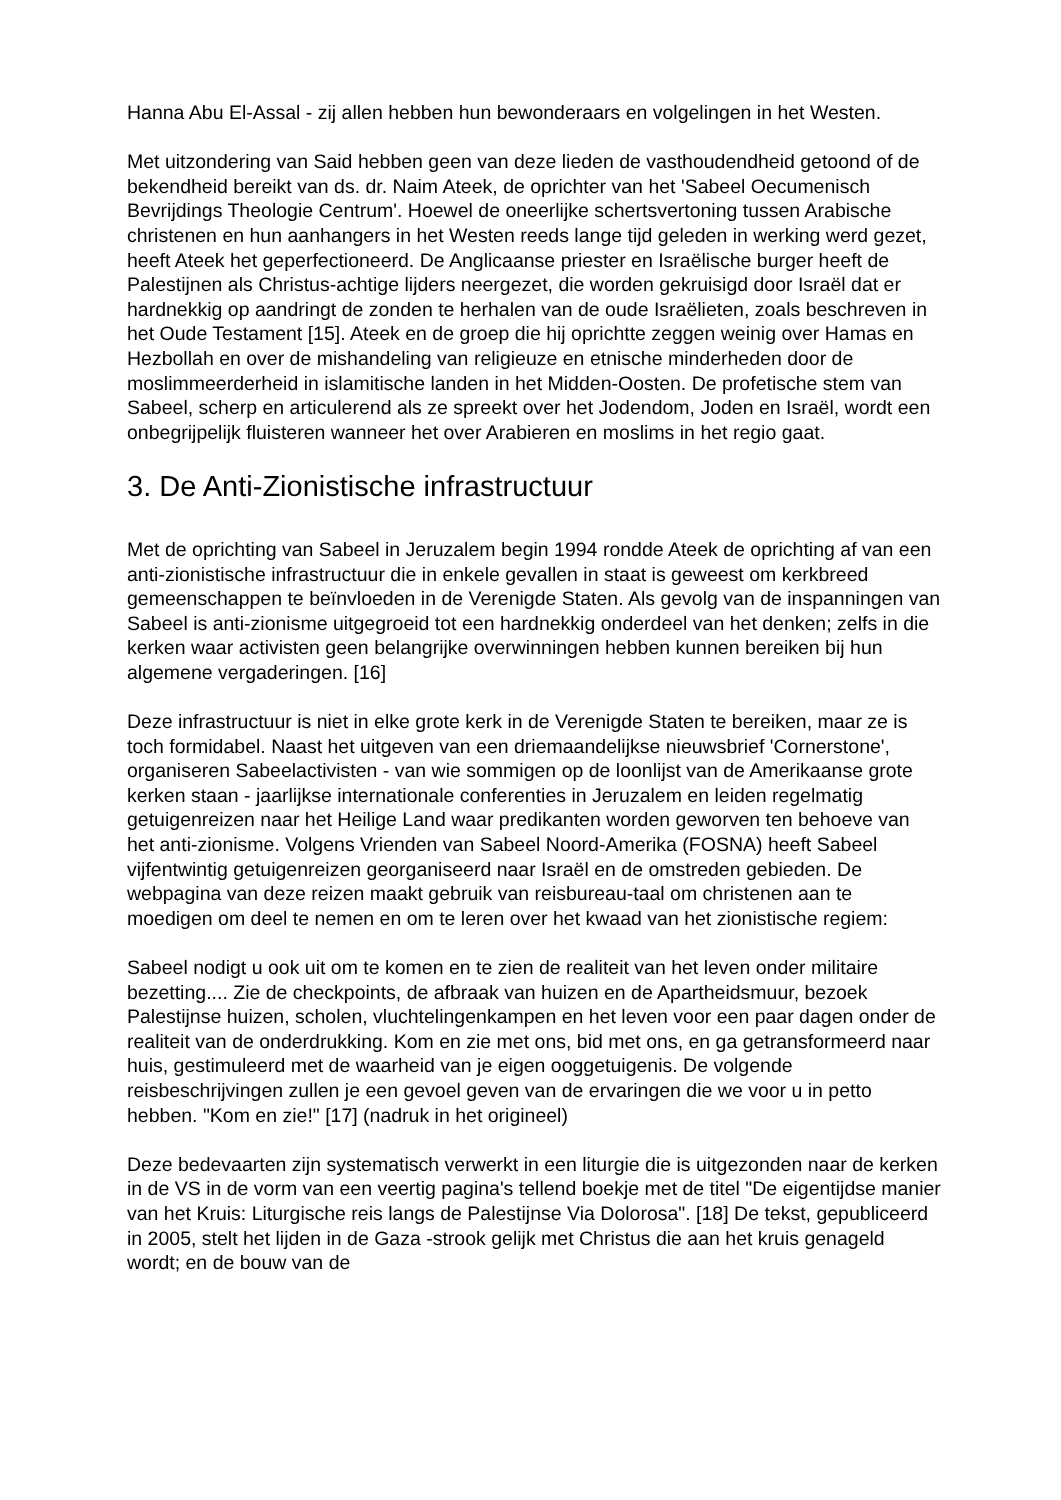Hanna Abu El-Assal - zij allen hebben hun bewonderaars en volgelingen in het Westen.
Met uitzondering van Said hebben geen van deze lieden de vasthoudendheid getoond of de bekendheid bereikt van ds. dr. Naim Ateek, de oprichter van het 'Sabeel Oecumenisch Bevrijdings Theologie Centrum'. Hoewel de oneerlijke schertsvertoning tussen Arabische christenen en hun aanhangers in het Westen reeds lange tijd geleden in werking werd gezet, heeft Ateek het geperfectioneerd. De Anglicaanse priester en Israëlische burger heeft de Palestijnen als Christus-achtige lijders neergezet, die worden gekruisigd door Israël dat er hardnekkig op aandringt de zonden te herhalen van de oude Israëlieten, zoals beschreven in het Oude Testament [15]. Ateek en de groep die hij oprichtte zeggen weinig over Hamas en Hezbollah en over de mishandeling van religieuze en etnische minderheden door de moslimmeerderheid in islamitische landen in het Midden-Oosten. De profetische stem van Sabeel, scherp en articulerend als ze spreekt over het Jodendom, Joden en Israël, wordt een onbegrijpelijk fluisteren wanneer het over Arabieren en moslims in het regio gaat.
3. De Anti-Zionistische infrastructuur
Met de oprichting van Sabeel in Jeruzalem begin 1994 rondde Ateek de oprichting af van een anti-zionistische infrastructuur die in enkele gevallen in staat is geweest om kerkbreed gemeenschappen te beïnvloeden in de Verenigde Staten. Als gevolg van de inspanningen van Sabeel is anti-zionisme uitgegroeid tot een hardnekkig onderdeel van het denken; zelfs in die kerken waar activisten geen belangrijke overwinningen hebben kunnen bereiken bij hun algemene vergaderingen. [16]
Deze infrastructuur is niet in elke grote kerk in de Verenigde Staten te bereiken, maar ze is toch formidabel. Naast het uitgeven van een driemaandelijkse nieuwsbrief 'Cornerstone', organiseren Sabeelactivisten - van wie sommigen op de loonlijst van de Amerikaanse grote kerken staan - jaarlijkse internationale conferenties in Jeruzalem en leiden regelmatig getuigenreizen naar het Heilige Land waar predikanten worden geworven ten behoeve van het anti-zionisme. Volgens Vrienden van Sabeel Noord-Amerika (FOSNA) heeft Sabeel vijfentwintig getuigenreizen georganiseerd naar Israël en de omstreden gebieden. De webpagina van deze reizen maakt gebruik van reisbureau-taal om christenen aan te moedigen om deel te nemen en om te leren over het kwaad van het zionistische regiem:
Sabeel nodigt u ook uit om te komen en te zien de realiteit van het leven onder militaire bezetting.... Zie de checkpoints, de afbraak van huizen en de Apartheidsmuur, bezoek Palestijnse huizen, scholen, vluchtelingenkampen en het leven voor een paar dagen onder de realiteit van de onderdrukking. Kom en zie met ons, bid met ons, en ga getransformeerd naar huis, gestimuleerd met de waarheid van je eigen ooggetuigenis. De volgende reisbeschrijvingen zullen je een gevoel geven van de ervaringen die we voor u in petto hebben. "Kom en zie!" [17] (nadruk in het origineel)
Deze bedevaarten zijn systematisch verwerkt in een liturgie die is uitgezonden naar de kerken in de VS in de vorm van een veertig pagina's tellend boekje met de titel "De eigentijdse manier van het Kruis: Liturgische reis langs de Palestijnse Via Dolorosa". [18] De tekst, gepubliceerd in 2005, stelt het lijden in de Gaza -strook gelijk met Christus die aan het kruis genageld wordt; en de bouw van de